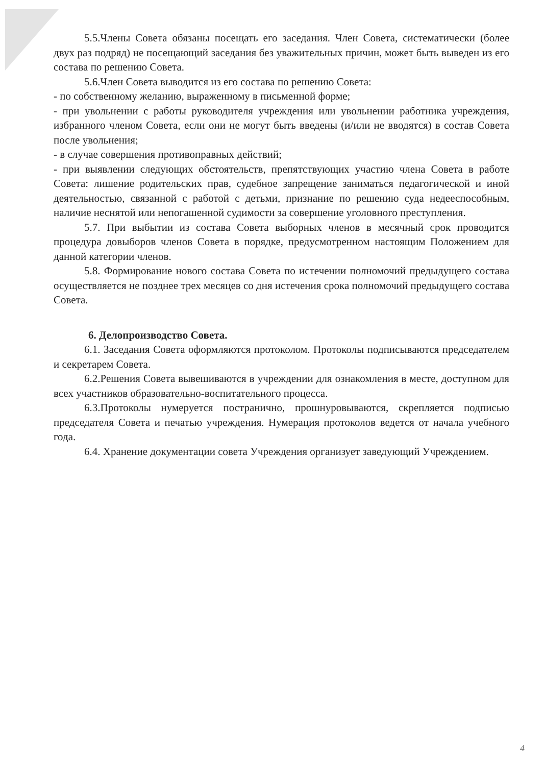5.5.Члены Совета обязаны посещать его заседания. Член Совета, систематически (более двух раз подряд) не посещающий заседания без уважительных причин, может быть выведен из его состава по решению Совета.
5.6.Член Совета выводится из его состава по решению Совета:
- по собственному желанию, выраженному в письменной форме;
- при увольнении с работы руководителя учреждения или увольнении работника учреждения, избранного членом Совета, если они не могут быть введены (и/или не вводятся) в состав Совета после увольнения;
- в случае совершения противоправных действий;
- при выявлении следующих обстоятельств, препятствующих участию члена Совета в работе Совета: лишение родительских прав, судебное запрещение заниматься педагогической и иной деятельностью, связанной с работой с детьми, признание по решению суда недееспособным, наличие неснятой или непогашенной судимости за совершение уголовного преступления.
5.7. При выбытии из состава Совета выборных членов в месячный срок проводится процедура довыборов членов Совета в порядке, предусмотренном настоящим Положением для данной категории членов.
5.8. Формирование нового состава Совета по истечении полномочий предыдущего состава осуществляется не позднее трех месяцев со дня истечения срока полномочий предыдущего состава Совета.
6. Делопроизводство Совета.
6.1. Заседания Совета оформляются протоколом. Протоколы подписываются председателем и секретарем Совета.
6.2.Решения Совета вывешиваются в учреждении для ознакомления в месте, доступном для всех участников образовательно-воспитательного процесса.
6.3.Протоколы нумеруется постранично, прошнуровываются, скрепляется подписью председателя Совета и печатью учреждения. Нумерация протоколов ведется от начала учебного года.
6.4. Хранение документации совета Учреждения организует заведующий Учреждением.
4